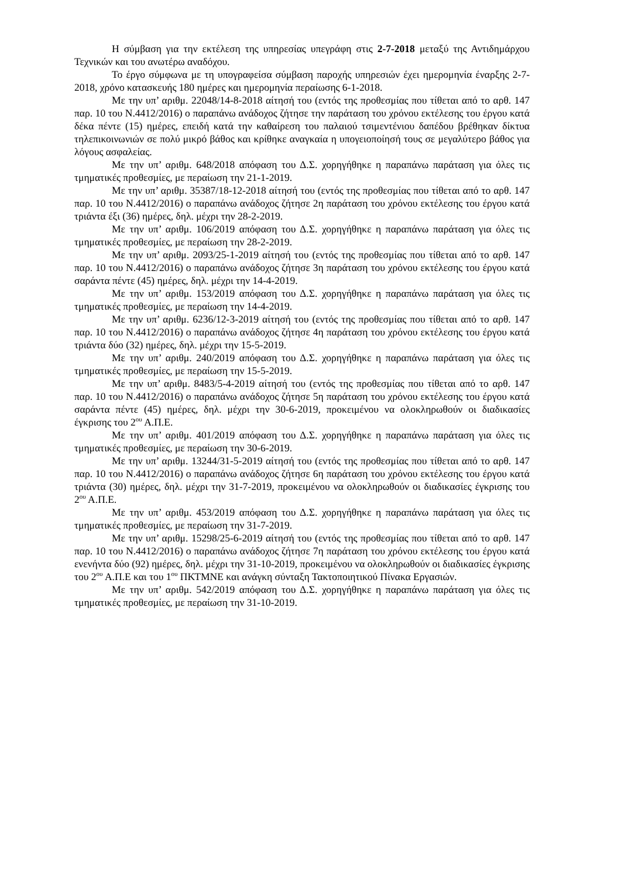Η σύμβαση για την εκτέλεση της υπηρεσίας υπεγράφη στις 2-7-2018 μεταξύ της Αντιδημάρχου Τεχνικών και του ανωτέρω αναδόχου.
Το έργο σύμφωνα με τη υπογραφείσα σύμβαση παροχής υπηρεσιών έχει ημερομηνία έναρξης 2-7-2018, χρόνο κατασκευής 180 ημέρες και ημερομηνία περαίωσης 6-1-2018.
Με την υπ’ αριθμ. 22048/14-8-2018 αίτησή του (εντός της προθεσμίας που τίθεται από το αρθ. 147 παρ. 10 του Ν.4412/2016) ο παραπάνω ανάδοχος ζήτησε την παράταση του χρόνου εκτέλεσης του έργου κατά δέκα πέντε (15) ημέρες, επειδή κατά την καθαίρεση του παλαιού τσιμεντένιου δαπέδου βρέθηκαν δίκτυα τηλεπικοινωνιών σε πολύ μικρό βάθος και κρίθηκε αναγκαία η υπογειοποίησή τους σε μεγαλύτερο βάθος για λόγους ασφαλείας.
Με την υπ’ αριθμ. 648/2018 απόφαση του Δ.Σ. χορηγήθηκε η παραπάνω παράταση για όλες τις τμηματικές προθεσμίες, με περαίωση την 21-1-2019.
Με την υπ’ αριθμ. 35387/18-12-2018 αίτησή του (εντός της προθεσμίας που τίθεται από το αρθ. 147 παρ. 10 του Ν.4412/2016) ο παραπάνω ανάδοχος ζήτησε 2η παράταση του χρόνου εκτέλεσης του έργου κατά τριάντα έξι (36) ημέρες, δηλ. μέχρι την 28-2-2019.
Με την υπ’ αριθμ. 106/2019 απόφαση του Δ.Σ. χορηγήθηκε η παραπάνω παράταση για όλες τις τμηματικές προθεσμίες, με περαίωση την 28-2-2019.
Με την υπ’ αριθμ. 2093/25-1-2019 αίτησή του (εντός της προθεσμίας που τίθεται από το αρθ. 147 παρ. 10 του Ν.4412/2016) ο παραπάνω ανάδοχος ζήτησε 3η παράταση του χρόνου εκτέλεσης του έργου κατά σαράντα πέντε (45) ημέρες, δηλ. μέχρι την 14-4-2019.
Με την υπ’ αριθμ. 153/2019 απόφαση του Δ.Σ. χορηγήθηκε η παραπάνω παράταση για όλες τις τμηματικές προθεσμίες, με περαίωση την 14-4-2019.
Με την υπ’ αριθμ. 6236/12-3-2019 αίτησή του (εντός της προθεσμίας που τίθεται από το αρθ. 147 παρ. 10 του Ν.4412/2016) ο παραπάνω ανάδοχος ζήτησε 4η παράταση του χρόνου εκτέλεσης του έργου κατά τριάντα δύο (32) ημέρες, δηλ. μέχρι την 15-5-2019.
Με την υπ’ αριθμ. 240/2019 απόφαση του Δ.Σ. χορηγήθηκε η παραπάνω παράταση για όλες τις τμηματικές προθεσμίες, με περαίωση την 15-5-2019.
Με την υπ’ αριθμ. 8483/5-4-2019 αίτησή του (εντός της προθεσμίας που τίθεται από το αρθ. 147 παρ. 10 του Ν.4412/2016) ο παραπάνω ανάδοχος ζήτησε 5η παράταση του χρόνου εκτέλεσης του έργου κατά σαράντα πέντε (45) ημέρες, δηλ. μέχρι την 30-6-2019, προκειμένου να ολοκληρωθούν οι διαδικασίες έγκρισης του 2<sup>ου</sup> Α.Π.Ε.
Με την υπ’ αριθμ. 401/2019 απόφαση του Δ.Σ. χορηγήθηκε η παραπάνω παράταση για όλες τις τμηματικές προθεσμίες, με περαίωση την 30-6-2019.
Με την υπ’ αριθμ. 13244/31-5-2019 αίτησή του (εντός της προθεσμίας που τίθεται από το αρθ. 147 παρ. 10 του Ν.4412/2016) ο παραπάνω ανάδοχος ζήτησε 6η παράταση του χρόνου εκτέλεσης του έργου κατά τριάντα (30) ημέρες, δηλ. μέχρι την 31-7-2019, προκειμένου να ολοκληρωθούν οι διαδικασίες έγκρισης του 2<sup>ου</sup> Α.Π.Ε.
Με την υπ’ αριθμ. 453/2019 απόφαση του Δ.Σ. χορηγήθηκε η παραπάνω παράταση για όλες τις τμηματικές προθεσμίες, με περαίωση την 31-7-2019.
Με την υπ’ αριθμ. 15298/25-6-2019 αίτησή του (εντός της προθεσμίας που τίθεται από το αρθ. 147 παρ. 10 του Ν.4412/2016) ο παραπάνω ανάδοχος ζήτησε 7η παράταση του χρόνου εκτέλεσης του έργου κατά ενενήντα δύο (92) ημέρες, δηλ. μέχρι την 31-10-2019, προκειμένου να ολοκληρωθούν οι διαδικασίες έγκρισης του 2<sup>ου</sup> Α.Π.Ε και του 1<sup>ου</sup> ΠΚΤΜΝΕ και ανάγκη σύνταξη Τακτοποιητικού Πίνακα Εργασιών.
Με την υπ’ αριθμ. 542/2019 απόφαση του Δ.Σ. χορηγήθηκε η παραπάνω παράταση για όλες τις τμηματικές προθεσμίες, με περαίωση την 31-10-2019.